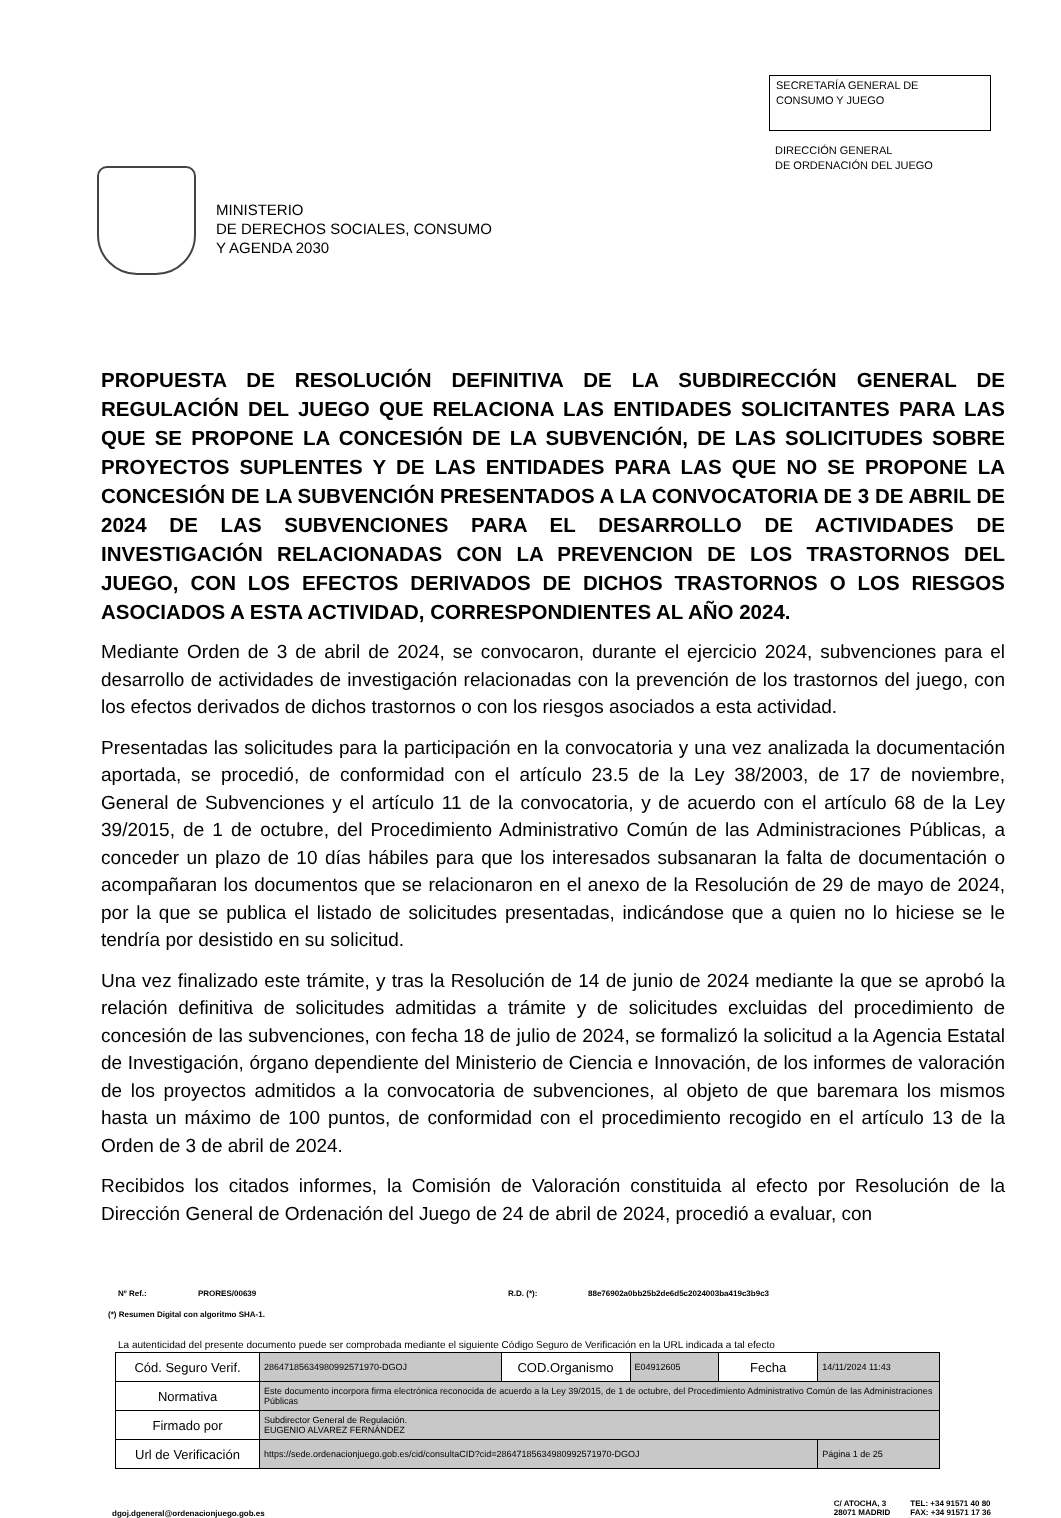MINISTERIO
DE DERECHOS SOCIALES, CONSUMO
Y AGENDA 2030
SECRETARÍA GENERAL DE
CONSUMO Y JUEGO
DIRECCIÓN GENERAL
DE ORDENACIÓN DEL JUEGO
PROPUESTA DE RESOLUCIÓN DEFINITIVA DE LA SUBDIRECCIÓN GENERAL DE REGULACIÓN DEL JUEGO QUE RELACIONA LAS ENTIDADES SOLICITANTES PARA LAS QUE SE PROPONE LA CONCESIÓN DE LA SUBVENCIÓN, DE LAS SOLICITUDES SOBRE PROYECTOS SUPLENTES Y DE LAS ENTIDADES PARA LAS QUE NO SE PROPONE LA CONCESIÓN DE LA SUBVENCIÓN PRESENTADOS A LA CONVOCATORIA DE 3 DE ABRIL DE 2024 DE LAS SUBVENCIONES PARA EL DESARROLLO DE ACTIVIDADES DE INVESTIGACIÓN RELACIONADAS CON LA PREVENCION DE LOS TRASTORNOS DEL JUEGO, CON LOS EFECTOS DERIVADOS DE DICHOS TRASTORNOS O LOS RIESGOS ASOCIADOS A ESTA ACTIVIDAD, CORRESPONDIENTES AL AÑO 2024.
Mediante Orden de 3 de abril de 2024, se convocaron, durante el ejercicio 2024, subvenciones para el desarrollo de actividades de investigación relacionadas con la prevención de los trastornos del juego, con los efectos derivados de dichos trastornos o con los riesgos asociados a esta actividad.
Presentadas las solicitudes para la participación en la convocatoria y una vez analizada la documentación aportada, se procedió, de conformidad con el artículo 23.5 de la Ley 38/2003, de 17 de noviembre, General de Subvenciones y el artículo 11 de la convocatoria, y de acuerdo con el artículo 68 de la Ley 39/2015, de 1 de octubre, del Procedimiento Administrativo Común de las Administraciones Públicas, a conceder un plazo de 10 días hábiles para que los interesados subsanaran la falta de documentación o acompañaran los documentos que se relacionaron en el anexo de la Resolución de 29 de mayo de 2024, por la que se publica el listado de solicitudes presentadas, indicándose que a quien no lo hiciese se le tendría por desistido en su solicitud.
Una vez finalizado este trámite, y tras la Resolución de 14 de junio de 2024 mediante la que se aprobó la relación definitiva de solicitudes admitidas a trámite y de solicitudes excluidas del procedimiento de concesión de las subvenciones, con fecha 18 de julio de 2024, se formalizó la solicitud a la Agencia Estatal de Investigación, órgano dependiente del Ministerio de Ciencia e Innovación, de los informes de valoración de los proyectos admitidos a la convocatoria de subvenciones, al objeto de que baremara los mismos hasta un máximo de 100 puntos, de conformidad con el procedimiento recogido en el artículo 13 de la Orden de 3 de abril de 2024.
Recibidos los citados informes, la Comisión de Valoración constituida al efecto por Resolución de la Dirección General de Ordenación del Juego de 24 de abril de 2024, procedió a evaluar, con
Nº Ref.: PRORES/00639 R.D. (*): 88e76902a0bb25b2de6d5c2024003ba419c3b9c3
(*) Resumen Digital con algoritmo SHA-1.
La autenticidad del presente documento puede ser comprobada mediante el siguiente Código Seguro de Verificación en la URL indicada a tal efecto
| Cód. Seguro Verif. | 28647185634980992571970-DGOJ | COD.Organismo | E04912605 | Fecha | 14/11/2024 11:43 |
| Normativa | Este documento incorpora firma electrónica reconocida de acuerdo a la Ley 39/2015, de 1 de octubre, del Procedimiento Administrativo Común de las Administraciones Públicas | | | | |
| Firmado por | Subdirector General de Regulación. EUGENIO ALVAREZ FERNÁNDEZ | | | | |
| Url de Verificación | https://sede.ordenacionjuego.gob.es/cid/consultaCID?cid=28647185634980992571970-DGOJ | | | | Página 1 de 25 |
dgoj.dgeneral@ordenacionjuego.gob.es
C/ ATOCHA, 3
28071 MADRID
TEL: +34 91571 40 80
FAX: +34 91571 17 36